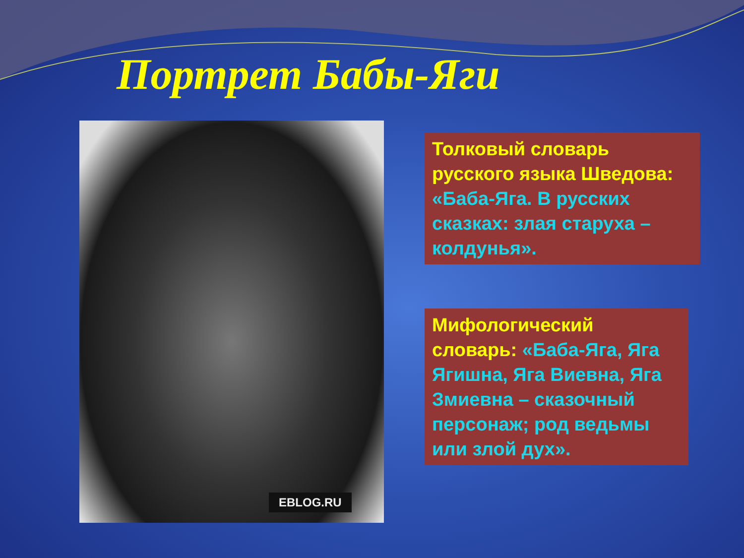Портрет Бабы-Яги
EBLOG.RU
Толковый словарь русского языка Шведова: «Баба-Яга. В русских сказках: злая старуха – колдунья».
Мифологический словарь: «Баба-Яга, Яга Ягишна, Яга Виевна, Яга Змиевна – сказочный персонаж; род ведьмы или злой дух».